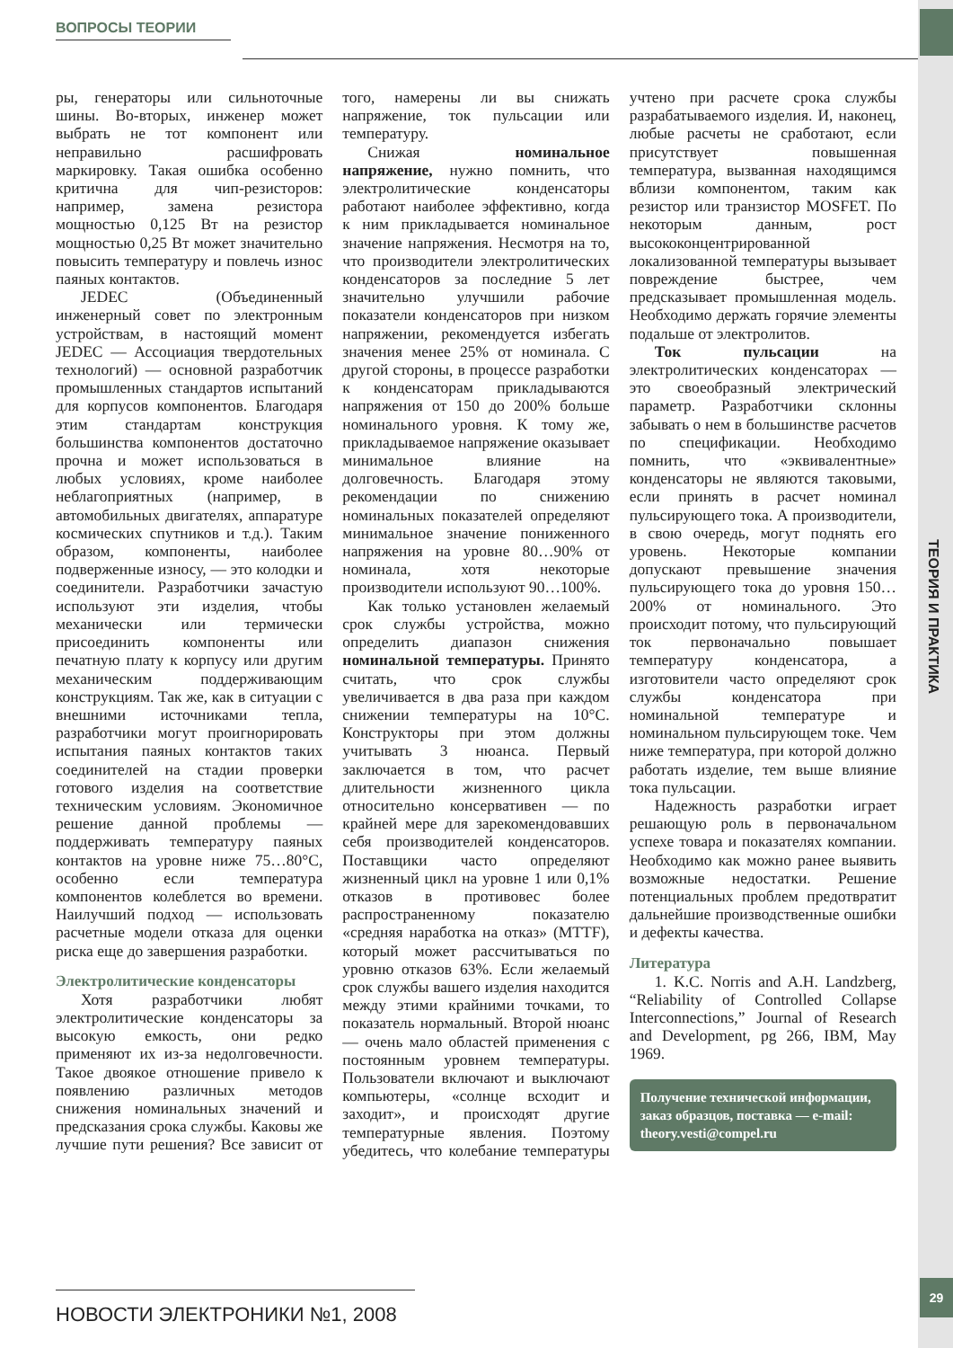ВОПРОСЫ ТЕОРИИ
ТЕОРИЯ И ПРАКТИКА
ры, генераторы или сильноточные шины. Во-вторых, инженер может выбрать не тот компонент или неправильно расшифровать маркировку. Такая ошибка особенно критична для чип-резисторов: например, замена резистора мощностью 0,125 Вт на резистор мощностью 0,25 Вт может значительно повысить температуру и повлечь износ паяных контактов.
JEDEC (Объединенный инженерный совет по электронным устройствам, в настоящий момент JEDEC — Ассоциация твердотельных технологий) — основной разработчик промышленных стандартов испытаний для корпусов компонентов. Благодаря этим стандартам конструкция большинства компонентов достаточно прочна и может использоваться в любых условиях, кроме наиболее неблагоприятных (например, в автомобильных двигателях, аппаратуре космических спутников и т.д.). Таким образом, компоненты, наиболее подверженные износу, — это колодки и соединители. Разработчики зачастую используют эти изделия, чтобы механически или термически присоединить компоненты или печатную плату к корпусу или другим механическим поддерживающим конструкциям. Так же, как в ситуации с внешними источниками тепла, разработчики могут проигнорировать испытания паяных контактов таких соединителей на стадии проверки готового изделия на соответствие техническим условиям. Экономичное решение данной проблемы — поддерживать температуру паяных контактов на уровне ниже 75…80°С, особенно если температура компонентов колеблется во времени. Наилучший подход — использовать расчетные модели отказа для оценки риска еще до завершения разработки.
Электролитические конденсаторы
Хотя разработчики любят электролитические конденсаторы за высокую емкость, они редко применяют их из-за недолговечности. Такое двоякое отношение привело к появлению различных методов снижения номинальных значений и предсказания срока службы. Каковы же лучшие пути решения? Все зависит от того, намерены ли вы снижать напряжение, ток пульсации или температуру.
Снижая номинальное напряжение, нужно помнить, что электролитические конденсаторы работают наиболее эффективно, когда к ним прикладывается номинальное значение напряжения. Несмотря на то, что производители электролитических конденсаторов за последние 5 лет значительно улучшили рабочие показатели конденсаторов при низком напряжении, рекомендуется избегать значения менее 25% от номинала. С другой стороны, в процессе разработки к конденсаторам прикладываются напряжения от 150 до 200% больше номинального уровня. К тому же, прикладываемое напряжение оказывает минимальное влияние на долговечность. Благодаря этому рекомендации по снижению номинальных показателей определяют минимальное значение пониженного напряжения на уровне 80…90% от номинала, хотя некоторые производители используют 90…100%.
Как только установлен желаемый срок службы устройства, можно определить диапазон снижения номинальной температуры. Принято считать, что срок службы увеличивается в два раза при каждом снижении температуры на 10°С. Конструкторы при этом должны учитывать 3 нюанса. Первый заключается в том, что расчет длительности жизненного цикла относительно консервативен — по крайней мере для зарекомендовавших себя производителей конденсаторов. Поставщики часто определяют жизненный цикл на уровне 1 или 0,1% отказов в противовес более распространенному показателю «средняя наработка на отказ» (MTTF), который может рассчитываться по уровню отказов 63%. Если желаемый срок службы вашего изделия находится между этими крайними точками, то показатель нормальный. Второй нюанс — очень мало областей применения с постоянным уровнем температуры. Пользователи включают и выключают компьютеры, «солнце всходит и заходит», и происходят другие температурные явления. Поэтому убедитесь, что колебание температуры учтено при расчете срока службы разрабатываемого изделия. И, наконец, любые расчеты не сработают, если присутствует повышенная температура, вызванная находящимся вблизи компонентом, таким как резистор или транзистор MOSFET. По некоторым данным, рост высококонцентрированной локализованной температуры вызывает повреждение быстрее, чем предсказывает промышленная модель. Необходимо держать горячие элементы подальше от электролитов.
Ток пульсации на электролитических конденсаторах — это своеобразный электрический параметр. Разработчики склонны забывать о нем в большинстве расчетов по спецификации. Необходимо помнить, что «эквивалентные» конденсаторы не являются таковыми, если принять в расчет номинал пульсирующего тока. А производители, в свою очередь, могут поднять его уровень. Некоторые компании допускают превышение значения пульсирующего тока до уровня 150…200% от номинального. Это происходит потому, что пульсирующий ток первоначально повышает температуру конденсатора, а изготовители часто определяют срок службы конденсатора при номинальной температуре и номинальном пульсирующем токе. Чем ниже температура, при которой должно работать изделие, тем выше влияние тока пульсации.
Надежность разработки играет решающую роль в первоначальном успехе товара и показателях компании. Необходимо как можно ранее выявить возможные недостатки. Решение потенциальных проблем предотвратит дальнейшие производственные ошибки и дефекты качества.
Литература
1. K.C. Norris and A.H. Landzberg, “Reliability of Controlled Collapse Interconnections,” Journal of Research and Development, pg 266, IBM, May 1969.
Получение технической информации, заказ образцов, поставка — e-mail: theory.vesti@compel.ru
НОВОСТИ ЭЛЕКТРОНИКИ №1, 2008
29